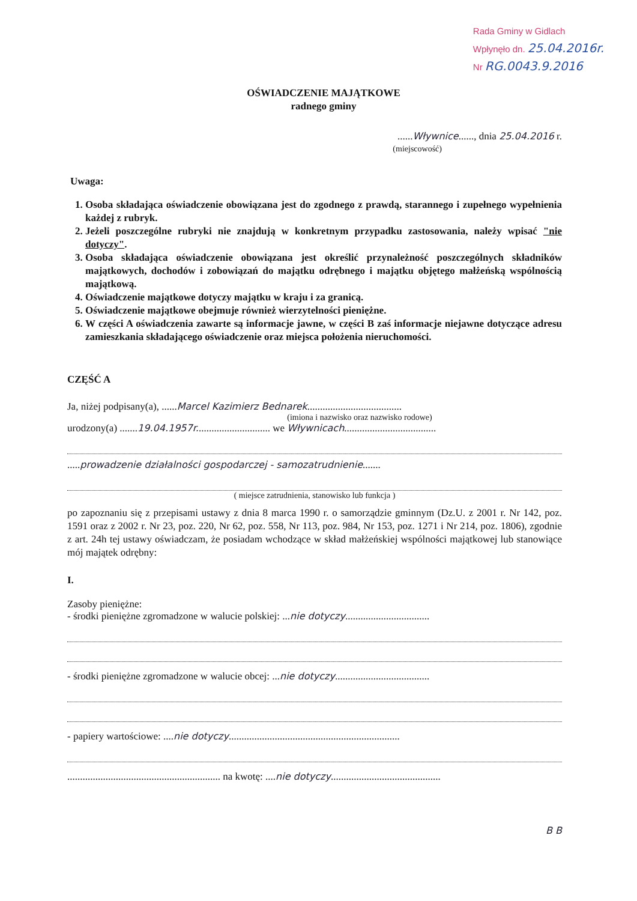Rada Gminy w Gidlach
Wpłynęło dn. 25.04.2016r.
Nr RG.0043.9.2016
OŚWIADCZENIE MAJĄTKOWE
radnego gminy
......Wływnice......, dnia 25.04.2016 r.
(miejscowość)
Uwaga:
1. Osoba składająca oświadczenie obowiązana jest do zgodnego z prawdą, starannego i zupełnego wypełnienia każdej z rubryk.
2. Jeżeli poszczególne rubryki nie znajdują w konkretnym przypadku zastosowania, należy wpisać "nie dotyczy".
3. Osoba składająca oświadczenie obowiązana jest określić przynależność poszczególnych składników majątkowych, dochodów i zobowiązań do majątku odrębnego i majątku objętego małżeńską wspólnością majątkową.
4. Oświadczenie majątkowe dotyczy majątku w kraju i za granicą.
5. Oświadczenie majątkowe obejmuje również wierzytelności pieniężne.
6. W części A oświadczenia zawarte są informacje jawne, w części B zaś informacje niejawne dotyczące adresu zamieszkania składającego oświadczenie oraz miejsca położenia nieruchomości.
CZĘŚĆ A
Ja, niżej podpisany(a), ......Marcel Kazimierz Bednarek.....................................
(imiona i nazwisko oraz nazwisko rodowe)
urodzony(a) .......19.04.1957r............................. we Wływnicach....................................
.....prowadzenie działalności gospodarczej - samozatrudnienie.......
( miejsce zatrudnienia, stanowisko lub funkcja )
po zapoznaniu się z przepisami ustawy z dnia 8 marca 1990 r. o samorządzie gminnym (Dz.U. z 2001 r. Nr 142, poz. 1591 oraz z 2002 r. Nr 23, poz. 220, Nr 62, poz. 558, Nr 113, poz. 984, Nr 153, poz. 1271 i Nr 214, poz. 1806), zgodnie z art. 24h tej ustawy oświadczam, że posiadam wchodzące w skład małżeńskiej wspólności majątkowej lub stanowiące mój majątek odrębny:
I.
Zasoby pieniężne:
- środki pieniężne zgromadzone w walucie polskiej: ...nie dotyczy.................................
- środki pieniężne zgromadzone w walucie obcej: ...nie dotyczy.....................................
- papiery wartościowe: ....nie dotyczy...................................................................
............................................................ na kwotę: ....nie dotyczy...........................................
B B